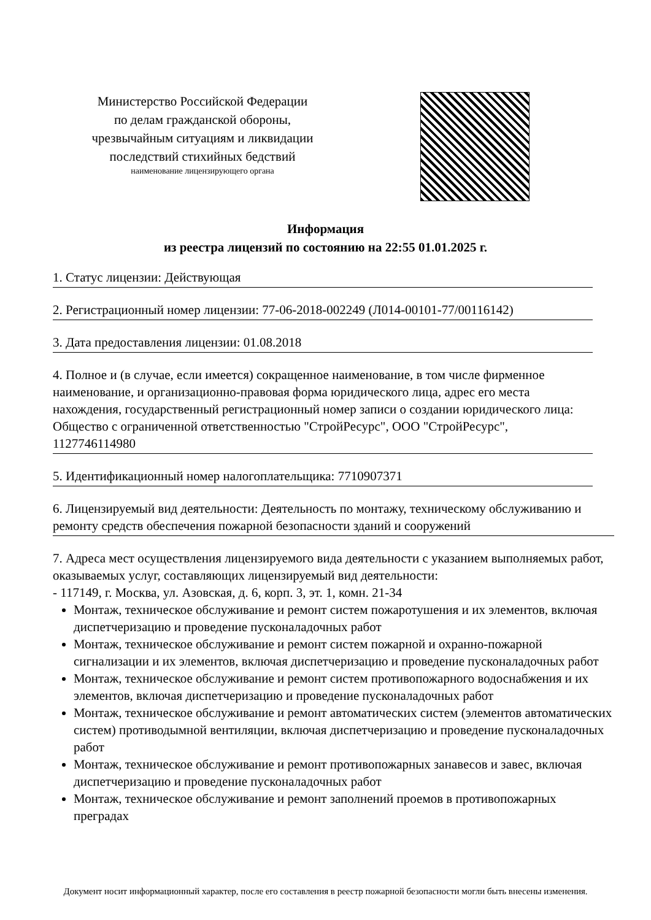Министерство Российской Федерации
по делам гражданской обороны,
чрезвычайным ситуациям и ликвидации
последствий стихийных бедствий
наименование лицензирующего органа
Информация
из реестра лицензий по состоянию на 22:55 01.01.2025 г.
1. Статус лицензии: Действующая
2. Регистрационный номер лицензии: 77-06-2018-002249 (Л014-00101-77/00116142)
3. Дата предоставления лицензии: 01.08.2018
4. Полное и (в случае, если имеется) сокращенное наименование, в том числе фирменное наименование, и организационно-правовая форма юридического лица, адрес его места нахождения, государственный регистрационный номер записи о создании юридического лица: Общество с ограниченной ответственностью "СтройРесурс", ООО "СтройРесурс", 1127746114980
5. Идентификационный номер налогоплательщика: 7710907371
6. Лицензируемый вид деятельности: Деятельность по монтажу, техническому обслуживанию и ремонту средств обеспечения пожарной безопасности зданий и сооружений
7. Адреса мест осуществления лицензируемого вида деятельности с указанием выполняемых работ, оказываемых услуг, составляющих лицензируемый вид деятельности:
- 117149, г. Москва, ул. Азовская, д. 6, корп. 3, эт. 1, комн. 21-34
Монтаж, техническое обслуживание и ремонт систем пожаротушения и их элементов, включая диспетчеризацию и проведение пусконаладочных работ
Монтаж, техническое обслуживание и ремонт систем пожарной и охранно-пожарной сигнализации и их элементов, включая диспетчеризацию и проведение пусконаладочных работ
Монтаж, техническое обслуживание и ремонт систем противопожарного водоснабжения и их элементов, включая диспетчеризацию и проведение пусконаладочных работ
Монтаж, техническое обслуживание и ремонт автоматических систем (элементов автоматических систем) противодымной вентиляции, включая диспетчеризацию и проведение пусконаладочных работ
Монтаж, техническое обслуживание и ремонт противопожарных занавесов и завес, включая диспетчеризацию и проведение пусконаладочных работ
Монтаж, техническое обслуживание и ремонт заполнений проемов в противопожарных преградах
Документ носит информационный характер, после его составления в реестр пожарной безопасности могли быть внесены изменения.